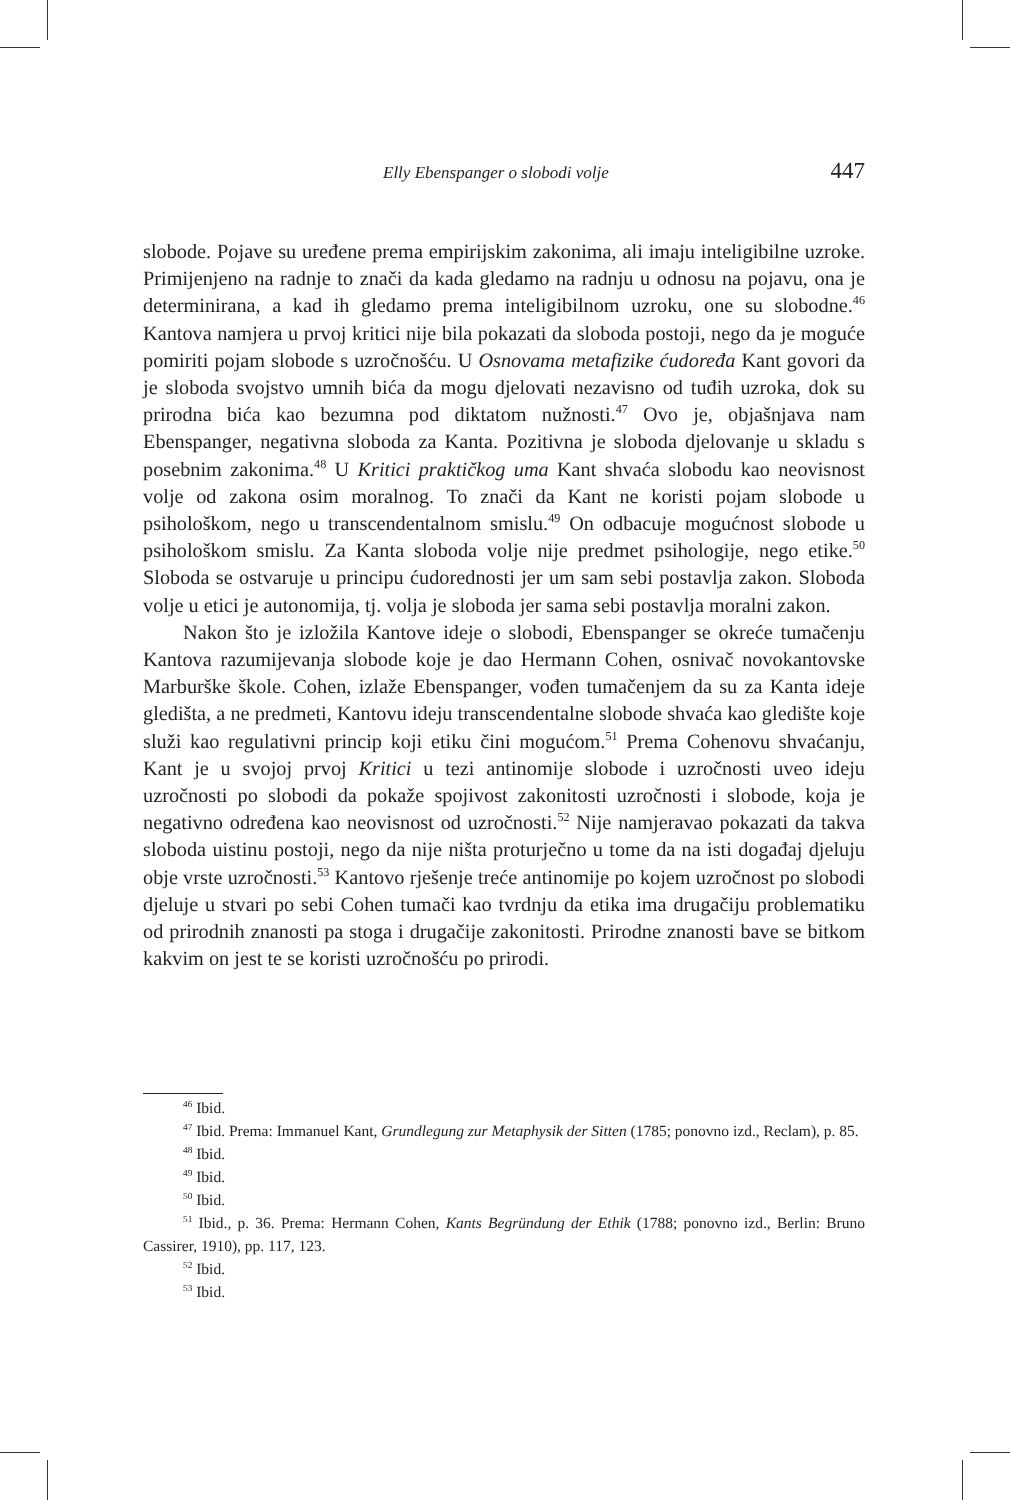Elly Ebenspanger o slobodi volje 447
slobode. Pojave su uređene prema empirijskim zakonima, ali imaju inteligibilne uzroke. Primijenjeno na radnje to znači da kada gledamo na radnju u odnosu na pojavu, ona je determinirana, a kad ih gledamo prema inteligibilnom uzroku, one su slobodne.<sup>46</sup> Kantova namjera u prvoj kritici nije bila pokazati da sloboda postoji, nego da je moguće pomiriti pojam slobode s uzročnošću. U Osnovama metafizike ćudoređa Kant govori da je sloboda svojstvo umnih bića da mogu djelovati nezavisno od tuđih uzroka, dok su prirodna bića kao bezumna pod diktatom nužnosti.<sup>47</sup> Ovo je, objašnjava nam Ebenspanger, negativna sloboda za Kanta. Pozitivna je sloboda djelovanje u skladu s posebnim zakonima.<sup>48</sup> U Kritici praktičkog uma Kant shvaća slobodu kao neovisnost volje od zakona osim moralnog. To znači da Kant ne koristi pojam slobode u psihološkom, nego u transcendentalnom smislu.<sup>49</sup> On odbacuje mogućnost slobode u psihološkom smislu. Za Kanta sloboda volje nije predmet psihologije, nego etike.<sup>50</sup> Sloboda se ostvaruje u principu ćudorednosti jer um sam sebi postavlja zakon. Sloboda volje u etici je autonomija, tj. volja je sloboda jer sama sebi postavlja moralni zakon.
Nakon što je izložila Kantove ideje o slobodi, Ebenspanger se okreće tumačenju Kantova razumijevanja slobode koje je dao Hermann Cohen, osnivač novokantovske Marburške škole. Cohen, izlaže Ebenspanger, vođen tumačenjem da su za Kanta ideje gledišta, a ne predmeti, Kantovu ideju transcendentalne slobode shvaća kao gledište koje služi kao regulativni princip koji etiku čini mogućom.<sup>51</sup> Prema Cohenovu shvaćanju, Kant je u svojoj prvoj Kritici u tezi antinomije slobode i uzročnosti uveo ideju uzročnosti po slobodi da pokaže spojivost zakonitosti uzročnosti i slobode, koja je negativno određena kao neovisnost od uzročnosti.<sup>52</sup> Nije namjeravao pokazati da takva sloboda uistinu postoji, nego da nije ništa proturječno u tome da na isti događaj djeluju obje vrste uzročnosti.<sup>53</sup> Kantovo rješenje treće antinomije po kojem uzročnost po slobodi djeluje u stvari po sebi Cohen tumači kao tvrdnju da etika ima drugačiju problematiku od prirodnih znanosti pa stoga i drugačije zakonitosti. Prirodne znanosti bave se bitkom kakvim on jest te se koristi uzročnošću po prirodi.
<sup>46</sup> Ibid.
<sup>47</sup> Ibid. Prema: Immanuel Kant, Grundlegung zur Metaphysik der Sitten (1785; ponovno izd., Reclam), p. 85.
<sup>48</sup> Ibid.
<sup>49</sup> Ibid.
<sup>50</sup> Ibid.
<sup>51</sup> Ibid., p. 36. Prema: Hermann Cohen, Kants Begründung der Ethik (1788; ponovno izd., Berlin: Bruno Cassirer, 1910), pp. 117, 123.
<sup>52</sup> Ibid.
<sup>53</sup> Ibid.